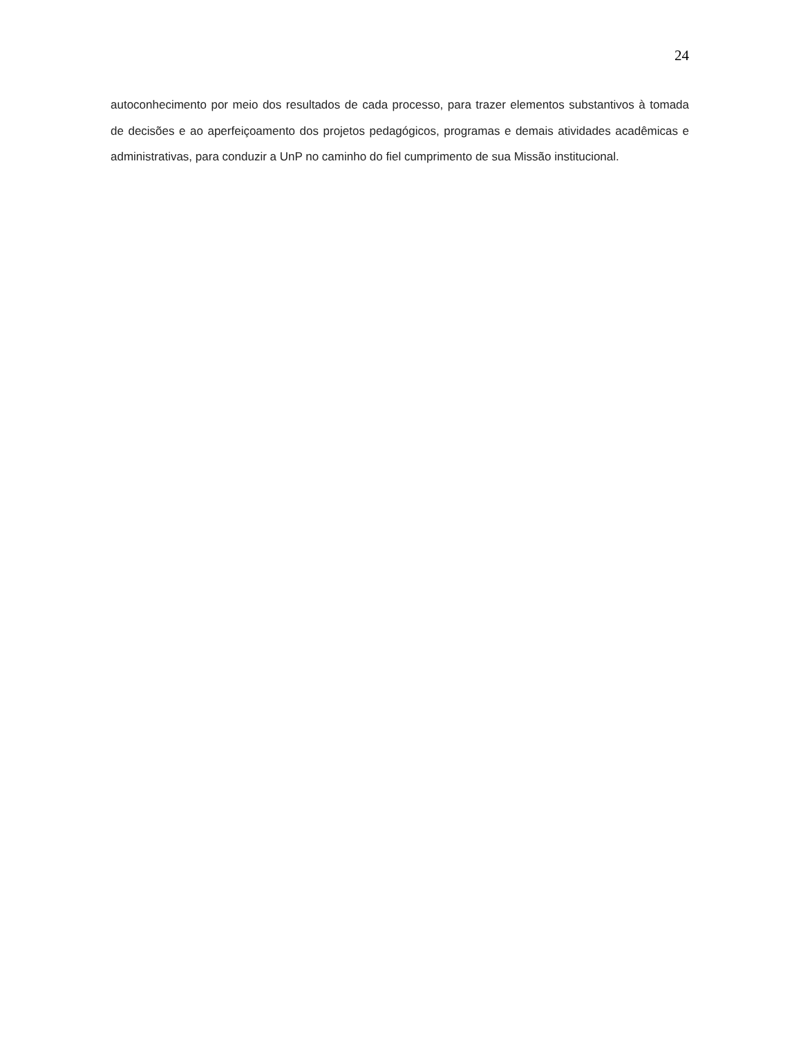24
autoconhecimento por meio dos resultados de cada processo, para trazer elementos substantivos à tomada de decisões e ao aperfeiçoamento dos projetos pedagógicos, programas e demais atividades acadêmicas e administrativas, para conduzir a UnP no caminho do fiel cumprimento de sua Missão institucional.